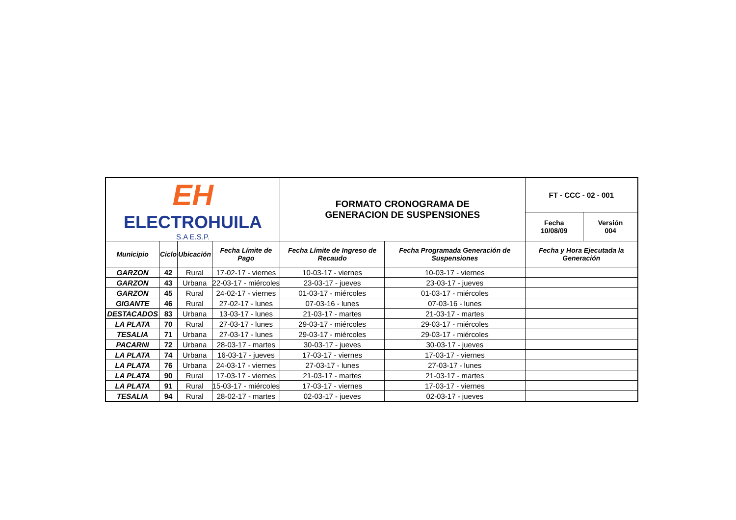| EH ELECTROHUILA S.A E.S.P. | | | | FORMATO CRONOGRAMA DE GENERACION DE SUSPENSIONES | | FT - CCC - 02 - 001 | |
| | | | | | | Fecha 10/08/09 | Versión 004 |
| Municipio | Ciclo | Ubicación | Fecha Límite de Pago | Fecha Límite de Ingreso de Recaudo | Fecha Programada Generación de Suspensiones | Fecha y Hora Ejecutada la Generación | |
| GARZON | 42 | Rural | 17-02-17 - viernes | 10-03-17 - viernes | 10-03-17 - viernes | | |
| GARZON | 43 | Urbana | 22-03-17 - miércoles | 23-03-17 - jueves | 23-03-17 - jueves | | |
| GARZON | 45 | Rural | 24-02-17 - viernes | 01-03-17 - miércoles | 01-03-17 - miércoles | | |
| GIGANTE | 46 | Rural | 27-02-17 - lunes | 07-03-16 - lunes | 07-03-16 - lunes | | |
| DESTACADOS | 83 | Urbana | 13-03-17 - lunes | 21-03-17 - martes | 21-03-17 - martes | | |
| LA PLATA | 70 | Rural | 27-03-17 - lunes | 29-03-17 - miércoles | 29-03-17 - miércoles | | |
| TESALIA | 71 | Urbana | 27-03-17 - lunes | 29-03-17 - miércoles | 29-03-17 - miércoles | | |
| PACARNI | 72 | Urbana | 28-03-17 - martes | 30-03-17 - jueves | 30-03-17 - jueves | | |
| LA PLATA | 74 | Urbana | 16-03-17 - jueves | 17-03-17 - viernes | 17-03-17 - viernes | | |
| LA PLATA | 76 | Urbana | 24-03-17 - viernes | 27-03-17 - lunes | 27-03-17 - lunes | | |
| LA PLATA | 90 | Rural | 17-03-17 - viernes | 21-03-17 - martes | 21-03-17 - martes | | |
| LA PLATA | 91 | Rural | 15-03-17 - miércoles | 17-03-17 - viernes | 17-03-17 - viernes | | |
| TESALIA | 94 | Rural | 28-02-17 - martes | 02-03-17 - jueves | 02-03-17 - jueves | | |